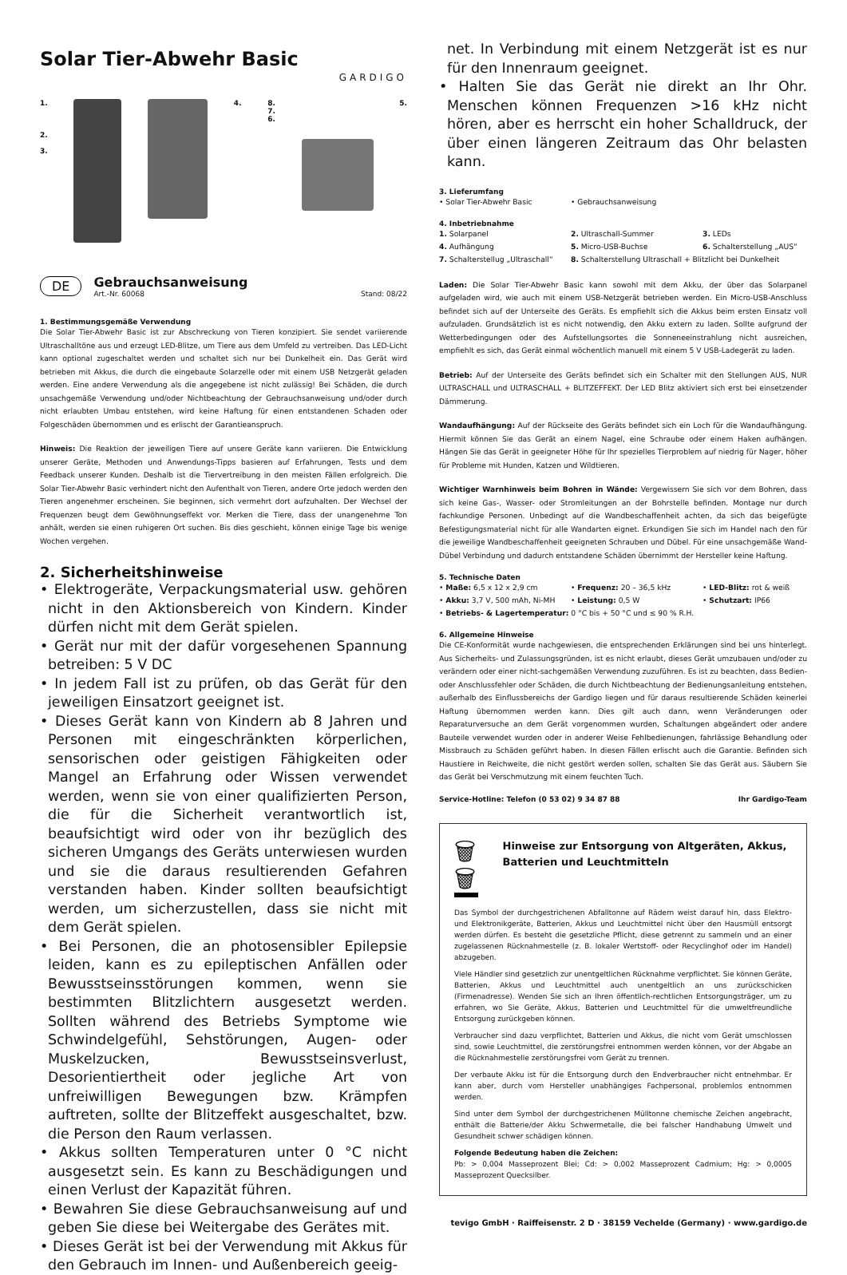Solar Tier-Abwehr Basic
GARDIGO
1.
2.
3.
4. 8.
7.
6.
5.
DE
Gebrauchsanweisung
Art.-Nr. 60068 Stand: 08/22
1. Bestimmungsgemäße Verwendung
Die Solar Tier-Abwehr Basic ist zur Abschreckung von Tieren konzipiert. Sie sendet variierende Ultraschalltöne aus und erzeugt LED-Blitze, um Tiere aus dem Umfeld zu vertreiben. Das LED-Licht kann optional zugeschaltet werden und schaltet sich nur bei Dunkelheit ein. Das Gerät wird betrieben mit Akkus, die durch die eingebaute Solarzelle oder mit einem USB Netzgerät geladen werden. Eine andere Verwendung als die angegebene ist nicht zulässig! Bei Schäden, die durch unsachgemäße Verwendung und/oder Nichtbeachtung der Gebrauchsanweisung und/oder durch nicht erlaubten Umbau entstehen, wird keine Haftung für einen entstandenen Schaden oder Folgeschäden übernommen und es erlischt der Garantieanspruch.
Hinweis: Die Reaktion der jeweiligen Tiere auf unsere Geräte kann variieren. Die Entwicklung unserer Geräte, Methoden und Anwendungs-Tipps basieren auf Erfahrungen, Tests und dem Feedback unserer Kunden. Deshalb ist die Tiervertreibung in den meisten Fällen erfolgreich. Die Solar Tier-Abwehr Basic verhindert nicht den Aufenthalt von Tieren, andere Orte jedoch werden den Tieren angenehmer erscheinen. Sie beginnen, sich vermehrt dort aufzuhalten. Der Wechsel der Frequenzen beugt dem Gewöhnungseffekt vor. Merken die Tiere, dass der unangenehme Ton anhält, werden sie einen ruhigeren Ort suchen. Bis dies geschieht, können einige Tage bis wenige Wochen vergehen.
2. Sicherheitshinweise
• Elektrogeräte, Verpackungsmaterial usw. gehören nicht in den Aktionsbereich von Kindern. Kinder dürfen nicht mit dem Gerät spielen.
• Gerät nur mit der dafür vorgesehenen Spannung betreiben: 5 V DC
• In jedem Fall ist zu prüfen, ob das Gerät für den jeweiligen Einsatzort geeignet ist.
• Dieses Gerät kann von Kindern ab 8 Jahren und Personen mit eingeschränkten körperlichen, sensorischen oder geistigen Fähigkeiten oder Mangel an Erfahrung oder Wissen verwendet werden, wenn sie von einer qualifizierten Person, die für die Sicherheit verantwortlich ist, beaufsichtigt wird oder von ihr bezüglich des sicheren Umgangs des Geräts unterwiesen wurden und sie die daraus resultierenden Gefahren verstanden haben. Kinder sollten beaufsichtigt werden, um sicherzustellen, dass sie nicht mit dem Gerät spielen.
• Bei Personen, die an photosensibler Epilepsie leiden, kann es zu epileptischen Anfällen oder Bewusstseinsstörungen kommen, wenn sie bestimmten Blitzlichtern ausgesetzt werden. Sollten während des Betriebs Symptome wie Schwindelgefühl, Sehstörungen, Augen- oder Muskelzucken, Bewusstseinsverlust, Desorientiertheit oder jegliche Art von unfreiwilligen Bewegungen bzw. Krämpfen auftreten, sollte der Blitzeffekt ausgeschaltet, bzw. die Person den Raum verlassen.
• Akkus sollten Temperaturen unter 0 °C nicht ausgesetzt sein. Es kann zu Beschädigungen und einen Verlust der Kapazität führen.
• Bewahren Sie diese Gebrauchsanweisung auf und geben Sie diese bei Weitergabe des Gerätes mit.
• Dieses Gerät ist bei der Verwendung mit Akkus für den Gebrauch im Innen- und Außenbereich geeig-
net. In Verbindung mit einem Netzgerät ist es nur für den Innenraum geeignet.
• Halten Sie das Gerät nie direkt an Ihr Ohr. Menschen können Frequenzen >16 kHz nicht hören, aber es herrscht ein hoher Schalldruck, der über einen längeren Zeitraum das Ohr belasten kann.
3. Lieferumfang
• Solar Tier-Abwehr Basic • Gebrauchsanweisung
4. Inbetriebnahme
1. Solarpanel 2. Ultraschall-Summer 3. LEDs 4. Aufhängung 5. Micro-USB-Buchse 6. Schalterstellung „AUS“7. Schalterstellug „Ultraschall“8. Schalterstellung Ultraschall + Blitzlicht bei Dunkelheit
Laden: Die Solar Tier-Abwehr Basic kann sowohl mit dem Akku, der über das Solarpanel aufgeladen wird, wie auch mit einem USB-Netzgerät betrieben werden. Ein Micro-USB-Anschluss befindet sich auf der Unterseite des Geräts. Es empfiehlt sich die Akkus beim ersten Einsatz voll aufzuladen. Grundsätzlich ist es nicht notwendig, den Akku extern zu laden. Sollte aufgrund der Wetterbedingungen oder des Aufstellungsortes die Sonneneeinstrahlung nicht ausreichen, empfiehlt es sich, das Gerät einmal wöchentlich manuell mit einem 5 V USB-Ladegerät zu laden.
Betrieb: Auf der Unterseite des Geräts befindet sich ein Schalter mit den Stellungen AUS, NUR ULTRASCHALL und ULTRASCHALL + BLITZEFFEKT. Der LED Blitz aktiviert sich erst bei einsetzender Dämmerung.
Wandaufhängung: Auf der Rückseite des Geräts befindet sich ein Loch für die Wandaufhängung. Hiermit können Sie das Gerät an einem Nagel, eine Schraube oder einem Haken aufhängen. Hängen Sie das Gerät in geeigneter Höhe für Ihr spezielles Tierproblem auf niedrig für Nager, höher für Probleme mit Hunden, Katzen und Wildtieren.
Wichtiger Warnhinweis beim Bohren in Wände: Vergewissern Sie sich vor dem Bohren, dass sich keine Gas-, Wasser- oder Stromleitungen an der Bohrstelle befinden. Montage nur durch fachkundige Personen. Unbedingt auf die Wandbeschaffenheit achten, da sich das beigefügte Befestigungsmaterial nicht für alle Wandarten eignet. Erkundigen Sie sich im Handel nach den für die jeweilige Wandbeschaffenheit geeigneten Schrauben und Dübel. Für eine unsachgemäße Wand-Dübel Verbindung und dadurch entstandene Schäden übernimmt der Hersteller keine Haftung.
5. Technische Daten
• Maße: 6,5 x 12 x 2,9 cm • Frequenz: 20 – 36,5 kHz • LED-Blitz: rot & weiß • Akku: 3,7 V, 500 mAh, Ni-MH • Leistung: 0,5 W • Schutzart: IP66 • Betriebs- & Lagertemperatur: 0 °C bis + 50 °C und ≤ 90 % R.H.
6. Allgemeine Hinweise
Die CE-Konformität wurde nachgewiesen, die entsprechenden Erklärungen sind bei uns hinterlegt. Aus Sicherheits- und Zulassungsgründen, ist es nicht erlaubt, dieses Gerät umzubauen und/oder zu verändern oder einer nicht-sachgemäßen Verwendung zuzuführen. Es ist zu beachten, dass Bedien- oder Anschlussfehler oder Schäden, die durch Nichtbeachtung der Bedienungsanleitung entstehen, außerhalb des Einflussbereichs der Gardigo liegen und für daraus resultierende Schäden keinerlei Haftung übernommen werden kann. Dies gilt auch dann, wenn Veränderungen oder Reparaturversuche an dem Gerät vorgenommen wurden, Schaltungen abgeändert oder andere Bauteile verwendet wurden oder in anderer Weise Fehlbedienungen, fahrlässige Behandlung oder Missbrauch zu Schäden geführt haben. In diesen Fällen erlischt auch die Garantie. Befinden sich Haustiere in Reichweite, die nicht gestört werden sollen, schalten Sie das Gerät aus. Säubern Sie das Gerät bei Verschmutzung mit einem feuchten Tuch.
Service-Hotline: Telefon (0 53 02) 9 34 87 88 Ihr Gardigo-Team
🗑 🗑
Hinweise zur Entsorgung von Altgeräten, Akkus, Batterien und Leuchtmitteln
Das Symbol der durchgestrichenen Abfalltonne auf Rädern weist darauf hin, dass Elektro- und Elektronikgeräte, Batterien, Akkus und Leuchtmittel nicht über den Hausmüll entsorgt werden dürfen. Es besteht die gesetzliche Pflicht, diese getrennt zu sammeln und an einer zugelassenen Rücknahmestelle (z. B. lokaler Wertstoff- oder Recyclinghof oder im Handel) abzugeben.
Viele Händler sind gesetzlich zur unentgeltlichen Rücknahme verpflichtet. Sie können Geräte, Batterien, Akkus und Leuchtmittel auch unentgeltlich an uns zurückschicken (Firmenadresse). Wenden Sie sich an Ihren öffentlich-rechtlichen Entsorgungsträger, um zu erfahren, wo Sie Geräte, Akkus, Batterien und Leuchtmittel für die umweltfreundliche Entsorgung zurückgeben können.
Verbraucher sind dazu verpflichtet, Batterien und Akkus, die nicht vom Gerät umschlossen sind, sowie Leuchtmittel, die zerstörungsfrei entnommen werden können, vor der Abgabe an die Rücknahmestelle zerstörungsfrei vom Gerät zu trennen.
Der verbaute Akku ist für die Entsorgung durch den Endverbraucher nicht entnehmbar. Er kann aber, durch vom Hersteller unabhängiges Fachpersonal, problemlos entnommen werden.
Sind unter dem Symbol der durchgestrichenen Mülltonne chemische Zeichen angebracht, enthält die Batterie/der Akku Schwermetalle, die bei falscher Handhabung Umwelt und Gesundheit schwer schädigen können.
Folgende Bedeutung haben die Zeichen:
Pb: > 0,004 Masseprozent Blei; Cd: > 0,002 Masseprozent Cadmium; Hg: > 0,0005 Masseprozent Quecksilber.
tevigo GmbH · Raiffeisenstr. 2 D · 38159 Vechelde (Germany) · www.gardigo.de